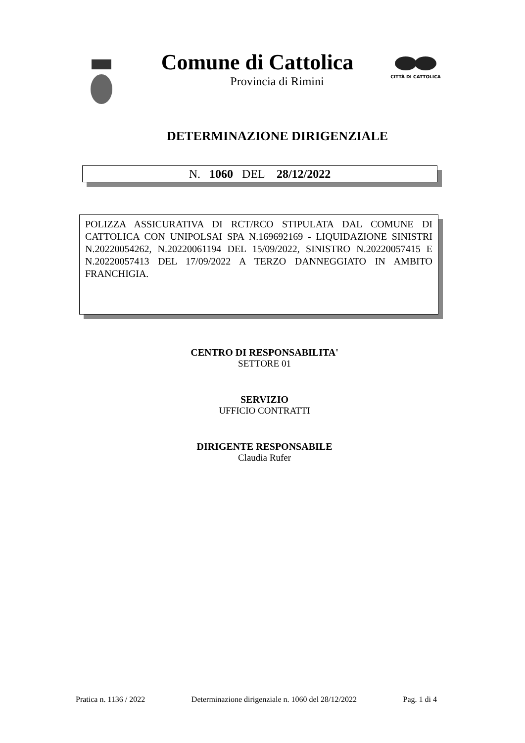Comune di Cattolica
Provincia di Rimini
CITTÀ DI CATTOLICA
DETERMINAZIONE DIRIGENZIALE
N. 1060 DEL 28/12/2022
POLIZZA ASSICURATIVA DI RCT/RCO STIPULATA DAL COMUNE DI CATTOLICA CON UNIPOLSAI SPA N.169692169 - LIQUIDAZIONE SINISTRI N.20220054262, N.20220061194 DEL 15/09/2022, SINISTRO N.20220057415 E N.20220057413 DEL 17/09/2022 A TERZO DANNEGGIATO IN AMBITO FRANCHIGIA.
CENTRO DI RESPONSABILITA'
SETTORE 01
SERVIZIO
UFFICIO CONTRATTI
DIRIGENTE RESPONSABILE
Claudia Rufer
Pratica n. 1136 / 2022 Determinazione dirigenziale n. 1060 del 28/12/2022 Pag. 1 di 4